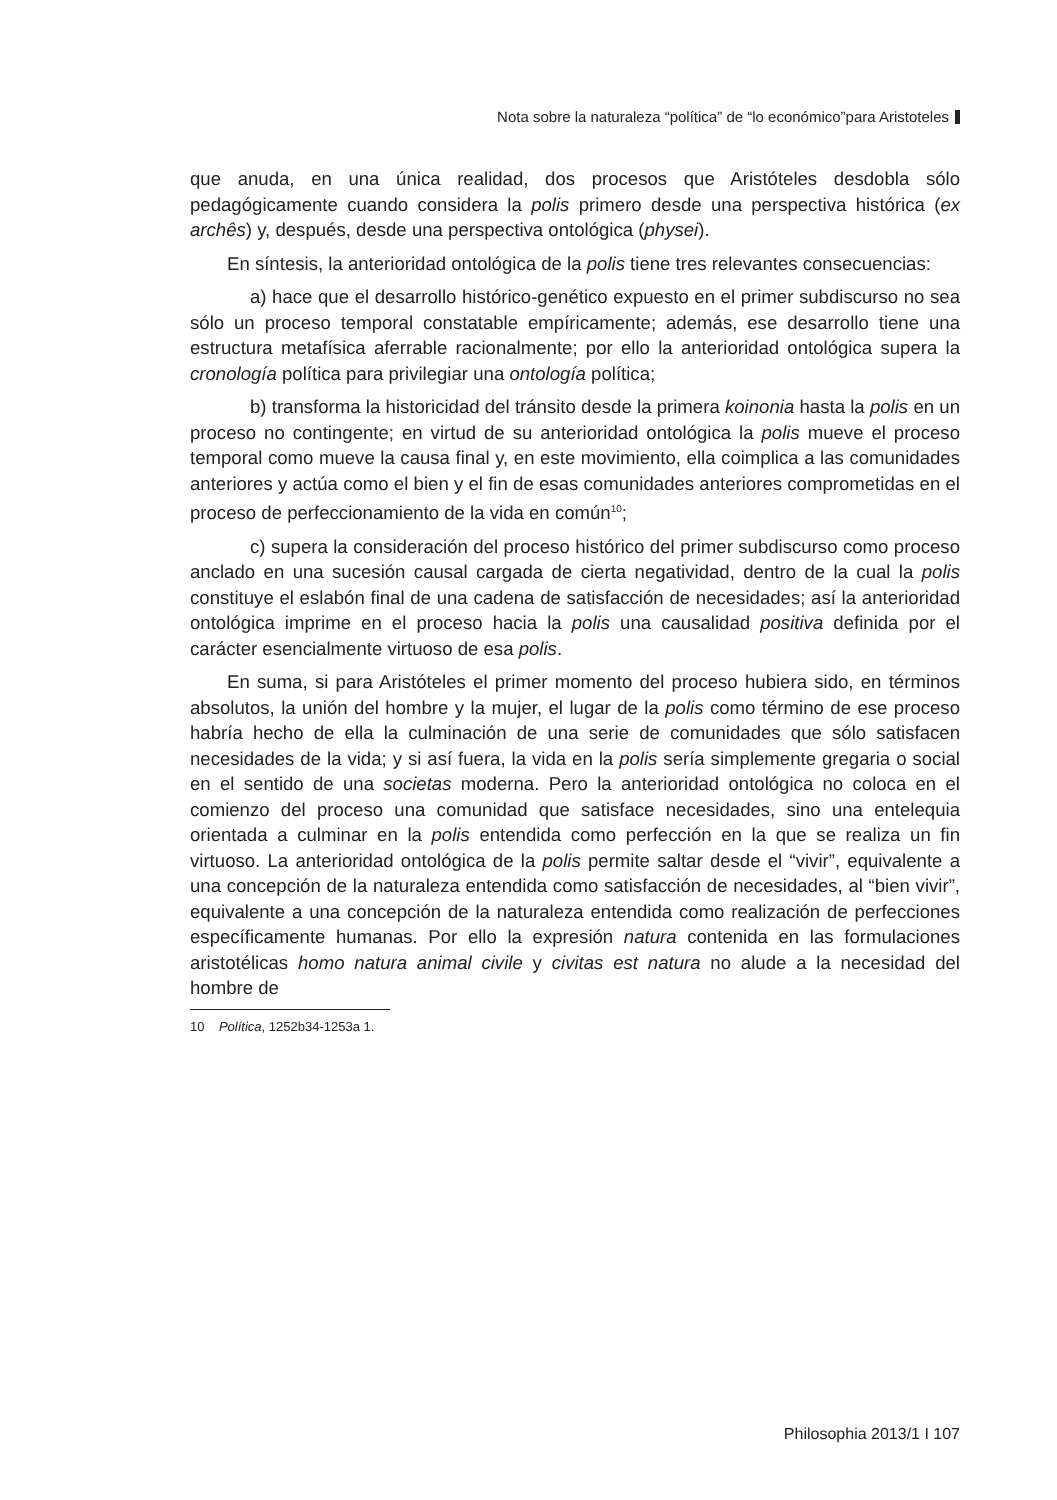Nota sobre la naturaleza “política” de “lo económico”para Aristoteles
que anuda, en una única realidad, dos procesos que Aristóteles desdobla sólo pedagógicamente cuando considera la polis primero desde una perspectiva histórica (ex archês) y, después, desde una perspectiva ontológica (physei).
En síntesis, la anterioridad ontológica de la polis tiene tres relevantes consecuencias:
a) hace que el desarrollo histórico-genético expuesto en el primer subdiscurso no sea sólo un proceso temporal constatable empíricamente; además, ese desarrollo tiene una estructura metafísica aferrable racionalmente; por ello la anterioridad ontológica supera la cronología política para privilegiar una ontología política;
b) transforma la historicidad del tránsito desde la primera koinonia hasta la polis en un proceso no contingente; en virtud de su anterioridad ontológica la polis mueve el proceso temporal como mueve la causa final y, en este movimiento, ella coimplica a las comunidades anteriores y actúa como el bien y el fin de esas comunidades anteriores comprometidas en el proceso de perfeccionamiento de la vida en común<sup>10</sup>;
c) supera la consideración del proceso histórico del primer subdiscurso como proceso anclado en una sucesión causal cargada de cierta negatividad, dentro de la cual la polis constituye el eslabón final de una cadena de satisfacción de necesidades; así la anterioridad ontológica imprime en el proceso hacia la polis una causalidad positiva definida por el carácter esencialmente virtuoso de esa polis.
En suma, si para Aristóteles el primer momento del proceso hubiera sido, en términos absolutos, la unión del hombre y la mujer, el lugar de la polis como término de ese proceso habría hecho de ella la culminación de una serie de comunidades que sólo satisfacen necesidades de la vida; y si así fuera, la vida en la polis sería simplemente gregaria o social en el sentido de una societas moderna. Pero la anterioridad ontológica no coloca en el comienzo del proceso una comunidad que satisface necesidades, sino una entelequia orientada a culminar en la polis entendida como perfección en la que se realiza un fin virtuoso. La anterioridad ontológica de la polis permite saltar desde el “vivir”, equivalente a una concepción de la naturaleza entendida como satisfacción de necesidades, al “bien vivir”, equivalente a una concepción de la naturaleza entendida como realización de perfecciones específicamente humanas. Por ello la expresión natura contenida en las formulaciones aristotélicas homo natura animal civile y civitas est natura no alude a la necesidad del hombre de
10 Política, 1252b34-1253a 1.
Philosophia 2013/1 I 107